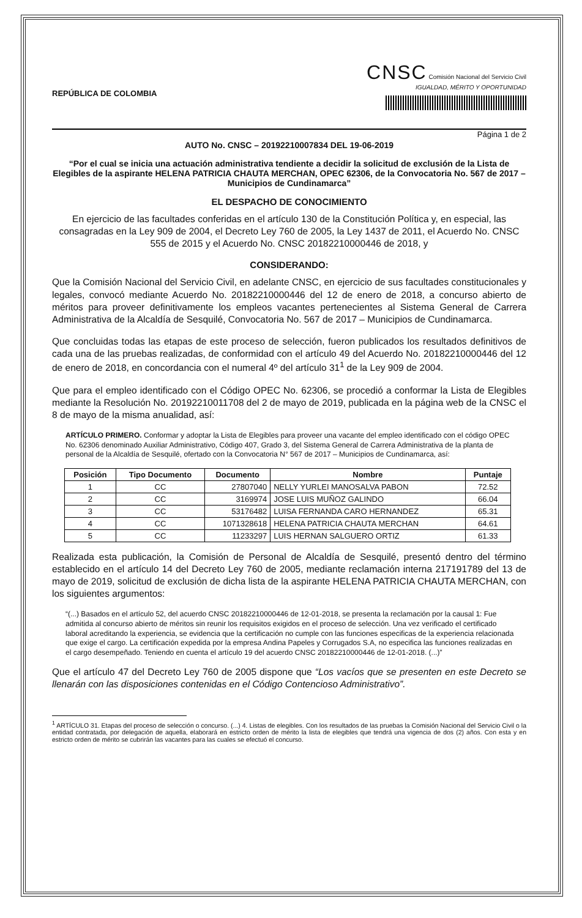REPÚBLICA DE COLOMBIA
CNSC Comisión Nacional del Servicio Civil
IGUALDAD, MÉRITO Y OPORTUNIDAD
Página 1 de 2
AUTO No. CNSC – 20192210007834 DEL 19-06-2019
“Por el cual se inicia una actuación administrativa tendiente a decidir la solicitud de exclusión de la Lista de Elegibles de la aspirante HELENA PATRICIA CHAUTA MERCHAN, OPEC 62306, de la Convocatoria No. 567 de 2017 – Municipios de Cundinamarca”
EL DESPACHO DE CONOCIMIENTO
En ejercicio de las facultades conferidas en el artículo 130 de la Constitución Política y, en especial, las consagradas en la Ley 909 de 2004, el Decreto Ley 760 de 2005, la Ley 1437 de 2011, el Acuerdo No. CNSC 555 de 2015 y el Acuerdo No. CNSC 20182210000446 de 2018, y
CONSIDERANDO:
Que la Comisión Nacional del Servicio Civil, en adelante CNSC, en ejercicio de sus facultades constitucionales y legales, convocó mediante Acuerdo No. 20182210000446 del 12 de enero de 2018, a concurso abierto de méritos para proveer definitivamente los empleos vacantes pertenecientes al Sistema General de Carrera Administrativa de la Alcaldía de Sesquilé, Convocatoria No. 567 de 2017 – Municipios de Cundinamarca.
Que concluidas todas las etapas de este proceso de selección, fueron publicados los resultados definitivos de cada una de las pruebas realizadas, de conformidad con el artículo 49 del Acuerdo No. 20182210000446 del 12 de enero de 2018, en concordancia con el numeral 4º del artículo 31<sup>1</sup> de la Ley 909 de 2004.
Que para el empleo identificado con el Código OPEC No. 62306, se procedió a conformar la Lista de Elegibles mediante la Resolución No. 20192210011708 del 2 de mayo de 2019, publicada en la página web de la CNSC el 8 de mayo de la misma anualidad, así:
ARTÍCULO PRIMERO. Conformar y adoptar la Lista de Elegibles para proveer una vacante del empleo identificado con el código OPEC No. 62306 denominado Auxiliar Administrativo, Código 407, Grado 3, del Sistema General de Carrera Administrativa de la planta de personal de la Alcaldía de Sesquilé, ofertado con la Convocatoria N° 567 de 2017 – Municipios de Cundinamarca, así:
| Posición | Tipo Documento | Documento | Nombre | Puntaje |
| --- | --- | --- | --- | --- |
| 1 | CC | 27807040 | NELLY YURLEI MANOSALVA PABON | 72.52 |
| 2 | CC | 3169974 | JOSE LUIS MUÑOZ GALINDO | 66.04 |
| 3 | CC | 53176482 | LUISA FERNANDA CARO HERNANDEZ | 65.31 |
| 4 | CC | 1071328618 | HELENA PATRICIA CHAUTA MERCHAN | 64.61 |
| 5 | CC | 11233297 | LUIS HERNAN SALGUERO ORTIZ | 61.33 |
Realizada esta publicación, la Comisión de Personal de Alcaldía de Sesquilé, presentó dentro del término establecido en el artículo 14 del Decreto Ley 760 de 2005, mediante reclamación interna 217191789 del 13 de mayo de 2019, solicitud de exclusión de dicha lista de la aspirante HELENA PATRICIA CHAUTA MERCHAN, con los siguientes argumentos:
“(...) Basados en el artículo 52, del acuerdo CNSC 20182210000446 de 12-01-2018, se presenta la reclamación por la causal 1: Fue admitida al concurso abierto de méritos sin reunir los requisitos exigidos en el proceso de selección. Una vez verificado el certificado laboral acreditando la experiencia, se evidencia que la certificación no cumple con las funciones especificas de la experiencia relacionada que exige el cargo. La certificación expedida por la empresa Andina Papeles y Corrugados S.A, no especifica las funciones realizadas en el cargo desempeñado. Teniendo en cuenta el artículo 19 del acuerdo CNSC 20182210000446 de 12-01-2018. (...)”
Que el artículo 47 del Decreto Ley 760 de 2005 dispone que “Los vacíos que se presenten en este Decreto se llenarán con las disposiciones contenidas en el Código Contencioso Administrativo”.
<sup>1</sup> ARTÍCULO 31. Etapas del proceso de selección o concurso. (...) 4. Listas de elegibles. Con los resultados de las pruebas la Comisión Nacional del Servicio Civil o la entidad contratada, por delegación de aquella, elaborará en estricto orden de mérito la lista de elegibles que tendrá una vigencia de dos (2) años. Con esta y en estricto orden de mérito se cubrirán las vacantes para las cuales se efectuó el concurso.